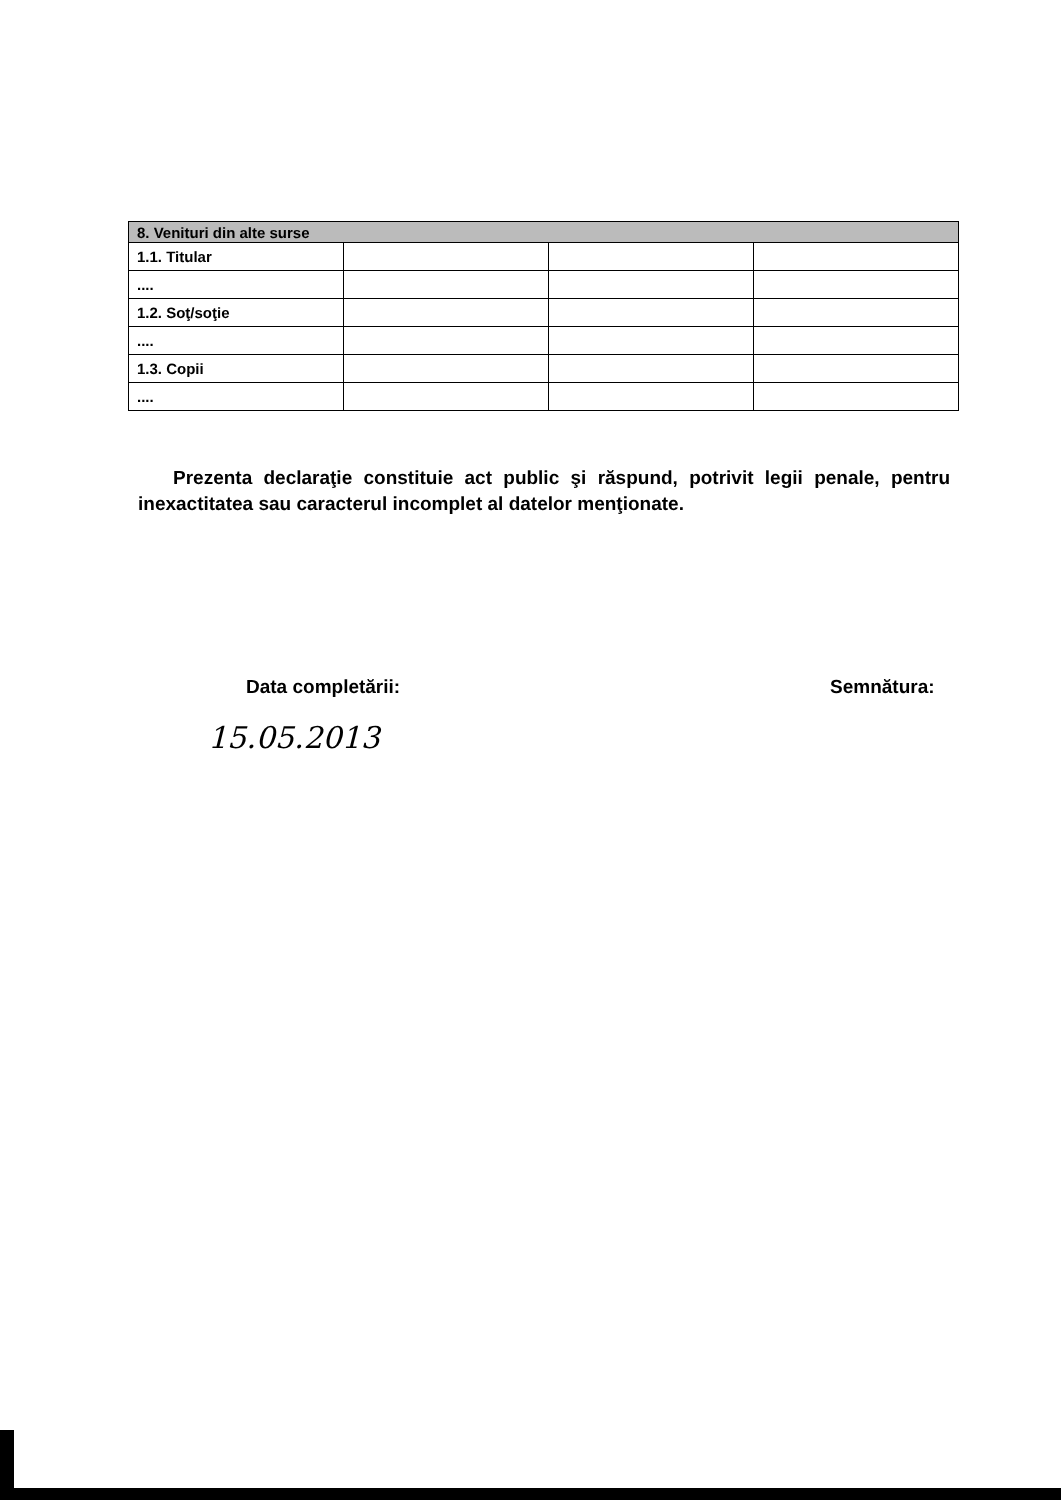| 8. Venituri din alte surse | | | |
| --- | --- | --- | --- |
| 1.1. Titular | | | |
| .... | | | |
| 1.2. Soţ/soţie | | | |
| .... | | | |
| 1.3. Copii | | | |
| .... | | | |
Prezenta declaraţie constituie act public şi răspund, potrivit legii penale, pentru inexactitatea sau caracterul incomplet al datelor menţionate.
Data completării: Semnătura:
15.05.2013